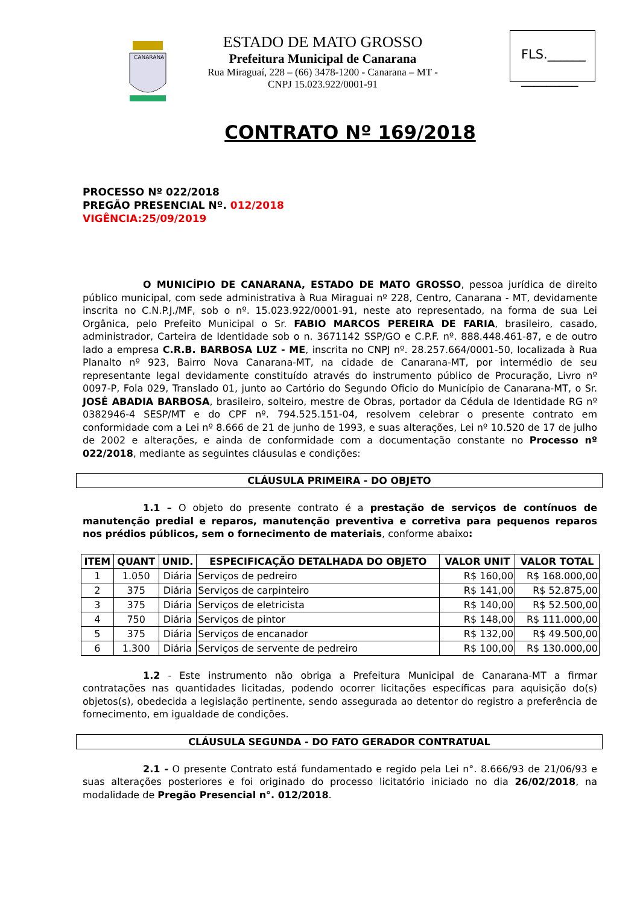CANARANA
ESTADO DE MATO GROSSO
Prefeitura Municipal de Canarana
Rua Miraguaí, 228 – (66) 3478-1200 - Canarana – MT - CNPJ 15.023.922/0001-91
FLS.______
_________
CONTRATO Nº 169/2018
PROCESSO Nº 022/2018
PREGÃO PRESENCIAL Nº. 012/2018
VIGÊNCIA:25/09/2019
O MUNICÍPIO DE CANARANA, ESTADO DE MATO GROSSO, pessoa jurídica de direito público municipal, com sede administrativa à Rua Miraguai nº 228, Centro, Canarana - MT, devidamente inscrita no C.N.P.J./MF, sob o nº. 15.023.922/0001-91, neste ato representado, na forma de sua Lei Orgânica, pelo Prefeito Municipal o Sr. FABIO MARCOS PEREIRA DE FARIA, brasileiro, casado, administrador, Carteira de Identidade sob o n. 3671142 SSP/GO e C.P.F. nº. 888.448.461-87, e de outro lado a empresa C.R.B. BARBOSA LUZ - ME, inscrita no CNPJ nº. 28.257.664/0001-50, localizada à Rua Planalto nº 923, Bairro Nova Canarana-MT, na cidade de Canarana-MT, por intermédio de seu representante legal devidamente constituído através do instrumento público de Procuração, Livro nº 0097-P, Fola 029, Translado 01, junto ao Cartório do Segundo Oficio do Município de Canarana-MT, o Sr. JOSÉ ABADIA BARBOSA, brasileiro, solteiro, mestre de Obras, portador da Cédula de Identidade RG nº 0382946-4 SESP/MT e do CPF nº. 794.525.151-04, resolvem celebrar o presente contrato em conformidade com a Lei nº 8.666 de 21 de junho de 1993, e suas alterações, Lei nº 10.520 de 17 de julho de 2002 e alterações, e ainda de conformidade com a documentação constante no Processo nº 022/2018, mediante as seguintes cláusulas e condições:
CLÁUSULA PRIMEIRA - DO OBJETO
1.1 – O objeto do presente contrato é a prestação de serviços de contínuos de manutenção predial e reparos, manutenção preventiva e corretiva para pequenos reparos nos prédios públicos, sem o fornecimento de materiais, conforme abaixo:
| ITEM | QUANT | UNID. | ESPECIFICAÇÃO DETALHADA DO OBJETO | VALOR UNIT | VALOR TOTAL |
| --- | --- | --- | --- | --- | --- |
| 1 | 1.050 | Diária | Serviços de pedreiro | R$ 160,00 | R$ 168.000,00 |
| 2 | 375 | Diária | Serviços de carpinteiro | R$ 141,00 | R$ 52.875,00 |
| 3 | 375 | Diária | Serviços de eletricista | R$ 140,00 | R$ 52.500,00 |
| 4 | 750 | Diária | Serviços de pintor | R$ 148,00 | R$ 111.000,00 |
| 5 | 375 | Diária | Serviços de encanador | R$ 132,00 | R$ 49.500,00 |
| 6 | 1.300 | Diária | Serviços de servente de pedreiro | R$ 100,00 | R$ 130.000,00 |
1.2 - Este instrumento não obriga a Prefeitura Municipal de Canarana-MT a firmar contratações nas quantidades licitadas, podendo ocorrer licitações específicas para aquisição do(s) objetos(s), obedecida a legislação pertinente, sendo assegurada ao detentor do registro a preferência de fornecimento, em igualdade de condições.
CLÁUSULA SEGUNDA - DO FATO GERADOR CONTRATUAL
2.1 - O presente Contrato está fundamentado e regido pela Lei n°. 8.666/93 de 21/06/93 e suas alterações posteriores e foi originado do processo licitatório iniciado no dia 26/02/2018, na modalidade de Pregão Presencial n°. 012/2018.